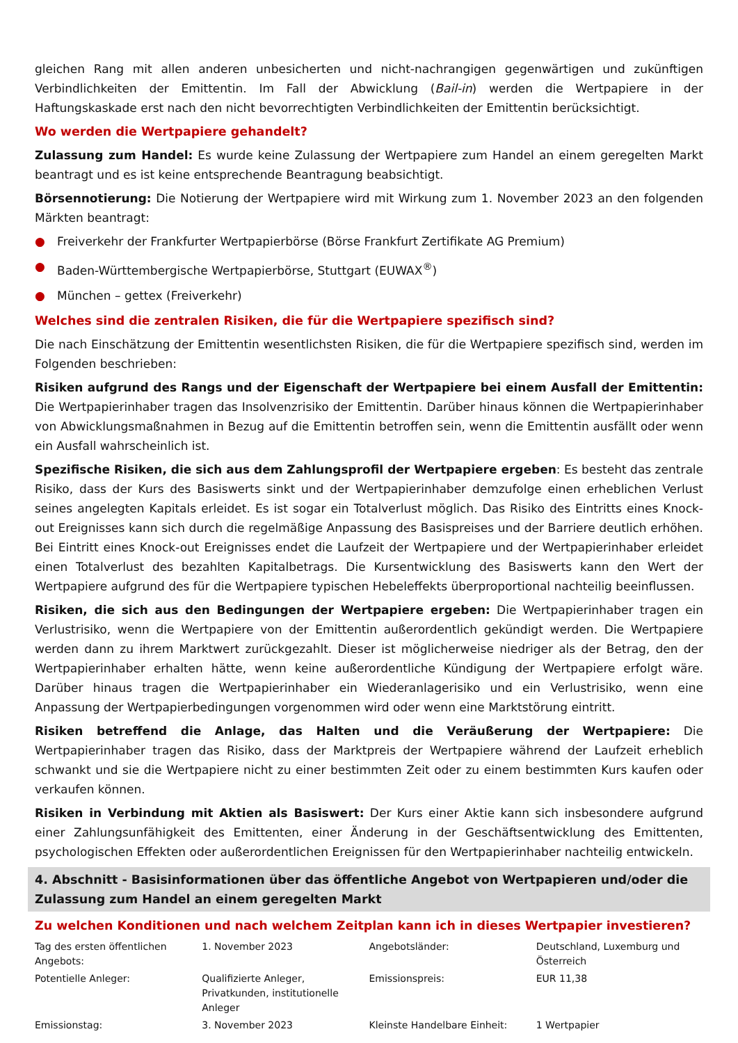gleichen Rang mit allen anderen unbesicherten und nicht-nachrangigen gegenwärtigen und zukünftigen Verbindlichkeiten der Emittentin. Im Fall der Abwicklung (Bail-in) werden die Wertpapiere in der Haftungskaskade erst nach den nicht bevorrechtigten Verbindlichkeiten der Emittentin berücksichtigt.
Wo werden die Wertpapiere gehandelt?
Zulassung zum Handel: Es wurde keine Zulassung der Wertpapiere zum Handel an einem geregelten Markt beantragt und es ist keine entsprechende Beantragung beabsichtigt.
Börsennotierung: Die Notierung der Wertpapiere wird mit Wirkung zum 1. November 2023 an den folgenden Märkten beantragt:
● Freiverkehr der Frankfurter Wertpapierbörse (Börse Frankfurt Zertifikate AG Premium)
● Baden-Württembergische Wertpapierbörse, Stuttgart (EUWAX<sup>®</sup>)
● München – gettex (Freiverkehr)
Welches sind die zentralen Risiken, die für die Wertpapiere spezifisch sind?
Die nach Einschätzung der Emittentin wesentlichsten Risiken, die für die Wertpapiere spezifisch sind, werden im Folgenden beschrieben:
Risiken aufgrund des Rangs und der Eigenschaft der Wertpapiere bei einem Ausfall der Emittentin: Die Wertpapierinhaber tragen das Insolvenzrisiko der Emittentin. Darüber hinaus können die Wertpapierinhaber von Abwicklungsmaßnahmen in Bezug auf die Emittentin betroffen sein, wenn die Emittentin ausfällt oder wenn ein Ausfall wahrscheinlich ist.
Spezifische Risiken, die sich aus dem Zahlungsprofil der Wertpapiere ergeben: Es besteht das zentrale Risiko, dass der Kurs des Basiswerts sinkt und der Wertpapierinhaber demzufolge einen erheblichen Verlust seines angelegten Kapitals erleidet. Es ist sogar ein Totalverlust möglich. Das Risiko des Eintritts eines Knock-out Ereignisses kann sich durch die regelmäßige Anpassung des Basispreises und der Barriere deutlich erhöhen. Bei Eintritt eines Knock-out Ereignisses endet die Laufzeit der Wertpapiere und der Wertpapierinhaber erleidet einen Totalverlust des bezahlten Kapitalbetrags. Die Kursentwicklung des Basiswerts kann den Wert der Wertpapiere aufgrund des für die Wertpapiere typischen Hebeleffekts überproportional nachteilig beeinflussen.
Risiken, die sich aus den Bedingungen der Wertpapiere ergeben: Die Wertpapierinhaber tragen ein Verlustrisiko, wenn die Wertpapiere von der Emittentin außerordentlich gekündigt werden. Die Wertpapiere werden dann zu ihrem Marktwert zurückgezahlt. Dieser ist möglicherweise niedriger als der Betrag, den der Wertpapierinhaber erhalten hätte, wenn keine außerordentliche Kündigung der Wertpapiere erfolgt wäre. Darüber hinaus tragen die Wertpapierinhaber ein Wiederanlagerisiko und ein Verlustrisiko, wenn eine Anpassung der Wertpapierbedingungen vorgenommen wird oder wenn eine Marktstörung eintritt.
Risiken betreffend die Anlage, das Halten und die Veräußerung der Wertpapiere: Die Wertpapierinhaber tragen das Risiko, dass der Marktpreis der Wertpapiere während der Laufzeit erheblich schwankt und sie die Wertpapiere nicht zu einer bestimmten Zeit oder zu einem bestimmten Kurs kaufen oder verkaufen können.
Risiken in Verbindung mit Aktien als Basiswert: Der Kurs einer Aktie kann sich insbesondere aufgrund einer Zahlungsunfähigkeit des Emittenten, einer Änderung in der Geschäftsentwicklung des Emittenten, psychologischen Effekten oder außerordentlichen Ereignissen für den Wertpapierinhaber nachteilig entwickeln.
4. Abschnitt - Basisinformationen über das öffentliche Angebot von Wertpapieren und/oder die Zulassung zum Handel an einem geregelten Markt
Zu welchen Konditionen und nach welchem Zeitplan kann ich in dieses Wertpapier investieren?
| Tag des ersten öffentlichen Angebots: | 1. November 2023 | Angebotsländer: | Deutschland, Luxemburg und Österreich |
| Potentielle Anleger: | Qualifizierte Anleger, Privatkunden, institutionelle Anleger | Emissionspreis: | EUR 11,38 |
| Emissionstag: | 3. November 2023 | Kleinste Handelbare Einheit: | 1 Wertpapier |